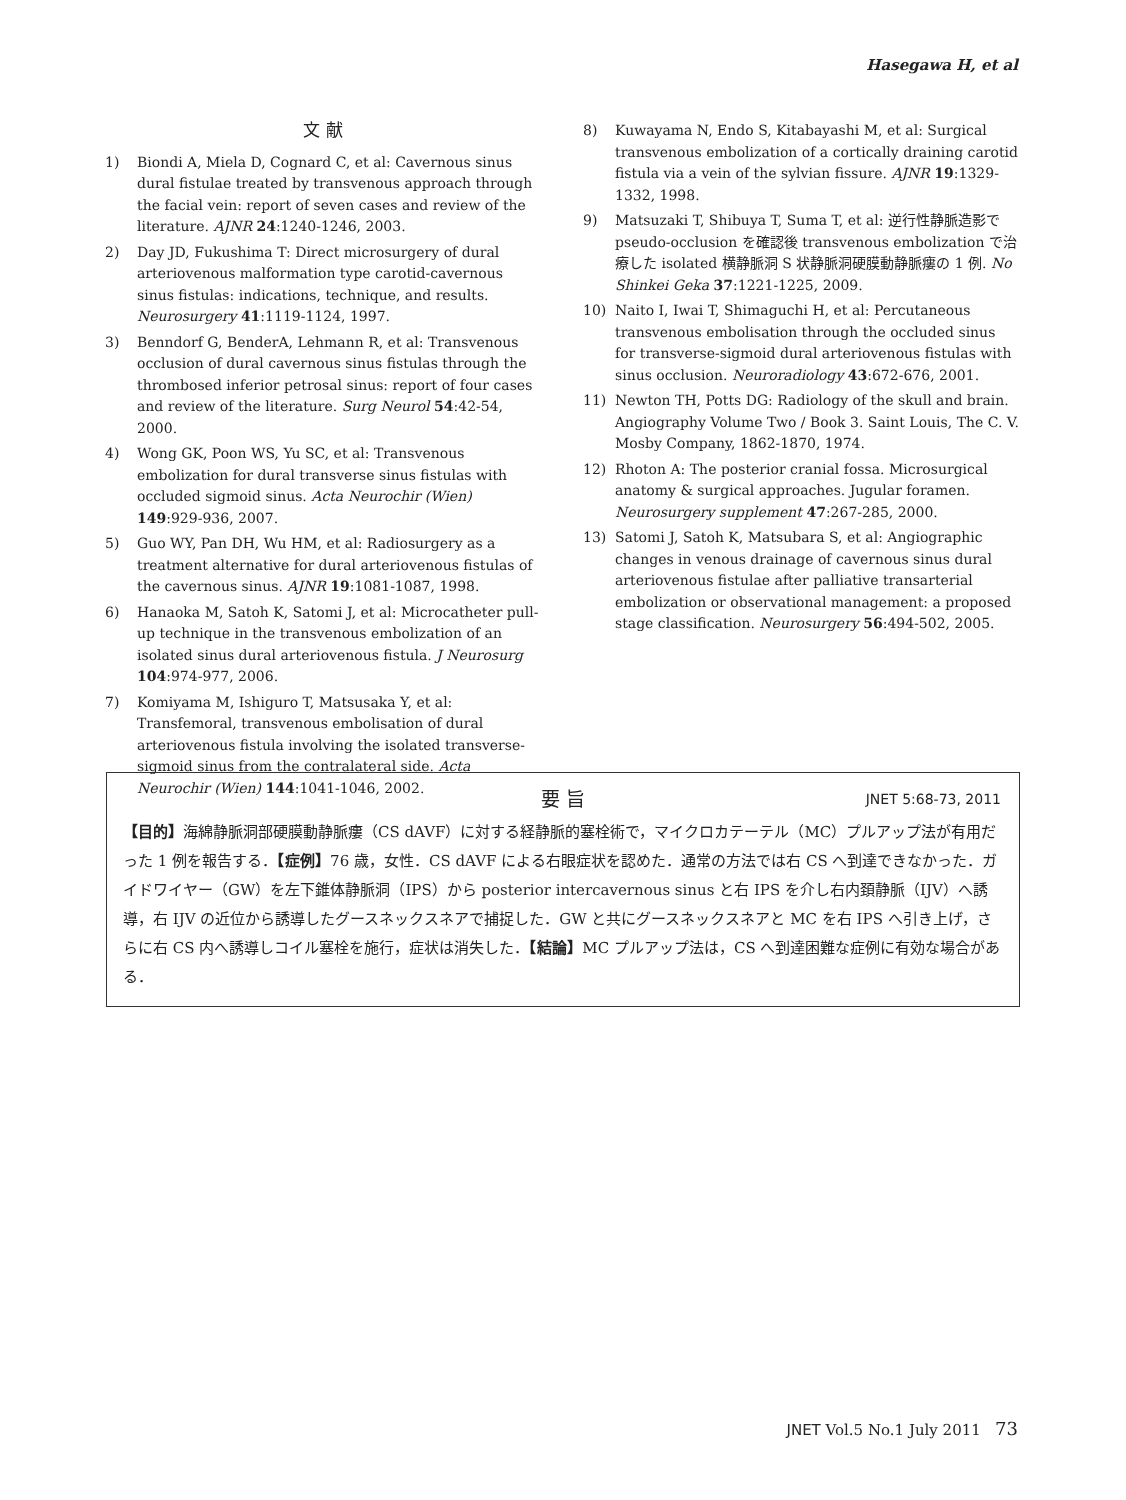Hasegawa H, et al
文 献
1) Biondi A, Miela D, Cognard C, et al: Cavernous sinus dural fistulae treated by transvenous approach through the facial vein: report of seven cases and review of the literature. AJNR 24:1240-1246, 2003.
2) Day JD, Fukushima T: Direct microsurgery of dural arteriovenous malformation type carotid-cavernous sinus fistulas: indications, technique, and results. Neurosurgery 41:1119-1124, 1997.
3) Benndorf G, BenderA, Lehmann R, et al: Transvenous occlusion of dural cavernous sinus fistulas through the thrombosed inferior petrosal sinus: report of four cases and review of the literature. Surg Neurol 54:42-54, 2000.
4) Wong GK, Poon WS, Yu SC, et al: Transvenous embolization for dural transverse sinus fistulas with occluded sigmoid sinus. Acta Neurochir (Wien) 149:929-936, 2007.
5) Guo WY, Pan DH, Wu HM, et al: Radiosurgery as a treatment alternative for dural arteriovenous fistulas of the cavernous sinus. AJNR 19:1081-1087, 1998.
6) Hanaoka M, Satoh K, Satomi J, et al: Microcatheter pull-up technique in the transvenous embolization of an isolated sinus dural arteriovenous fistula. J Neurosurg 104:974-977, 2006.
7) Komiyama M, Ishiguro T, Matsusaka Y, et al: Transfemoral, transvenous embolisation of dural arteriovenous fistula involving the isolated transverse-sigmoid sinus from the contralateral side. Acta Neurochir (Wien) 144:1041-1046, 2002.
8) Kuwayama N, Endo S, Kitabayashi M, et al: Surgical transvenous embolization of a cortically draining carotid fistula via a vein of the sylvian fissure. AJNR 19:1329-1332, 1998.
9) Matsuzaki T, Shibuya T, Suma T, et al: 逆行性静脈造影で pseudo-occlusion を確認後 transvenous embolization で治療した isolated 横静脈洞 S 状静脈洞硬膜動静脈瘻の 1 例. No Shinkei Geka 37:1221-1225, 2009.
10) Naito I, Iwai T, Shimaguchi H, et al: Percutaneous transvenous embolisation through the occluded sinus for transverse-sigmoid dural arteriovenous fistulas with sinus occlusion. Neuroradiology 43:672-676, 2001.
11) Newton TH, Potts DG: Radiology of the skull and brain. Angiography Volume Two / Book 3. Saint Louis, The C. V. Mosby Company, 1862-1870, 1974.
12) Rhoton A: The posterior cranial fossa. Microsurgical anatomy & surgical approaches. Jugular foramen. Neurosurgery supplement 47:267-285, 2000.
13) Satomi J, Satoh K, Matsubara S, et al: Angiographic changes in venous drainage of cavernous sinus dural arteriovenous fistulae after palliative transarterial embolization or observational management: a proposed stage classification. Neurosurgery 56:494-502, 2005.
JNET 5:68-73, 2011
要 旨
【目的】海綿静脈洞部硬膜動静脈瘻（CS dAVF）に対する経静脈的塞栓術で，マイクロカテーテル（MC）プルアップ法が有用だった 1 例を報告する．【症例】76 歳，女性．CS dAVF による右眼症状を認めた．通常の方法では右 CS へ到達できなかった．ガイドワイヤー（GW）を左下錐体静脈洞（IPS）から posterior intercavernous sinus と右 IPS を介し右内頚静脈（IJV）へ誘導，右 IJV の近位から誘導したグースネックスネアで捕捉した．GW と共にグースネックスネアと MC を右 IPS へ引き上げ，さらに右 CS 内へ誘導しコイル塞栓を施行，症状は消失した．【結論】MC プルアップ法は，CS へ到達困難な症例に有効な場合がある．
JNET Vol.5 No.1 July 2011 73